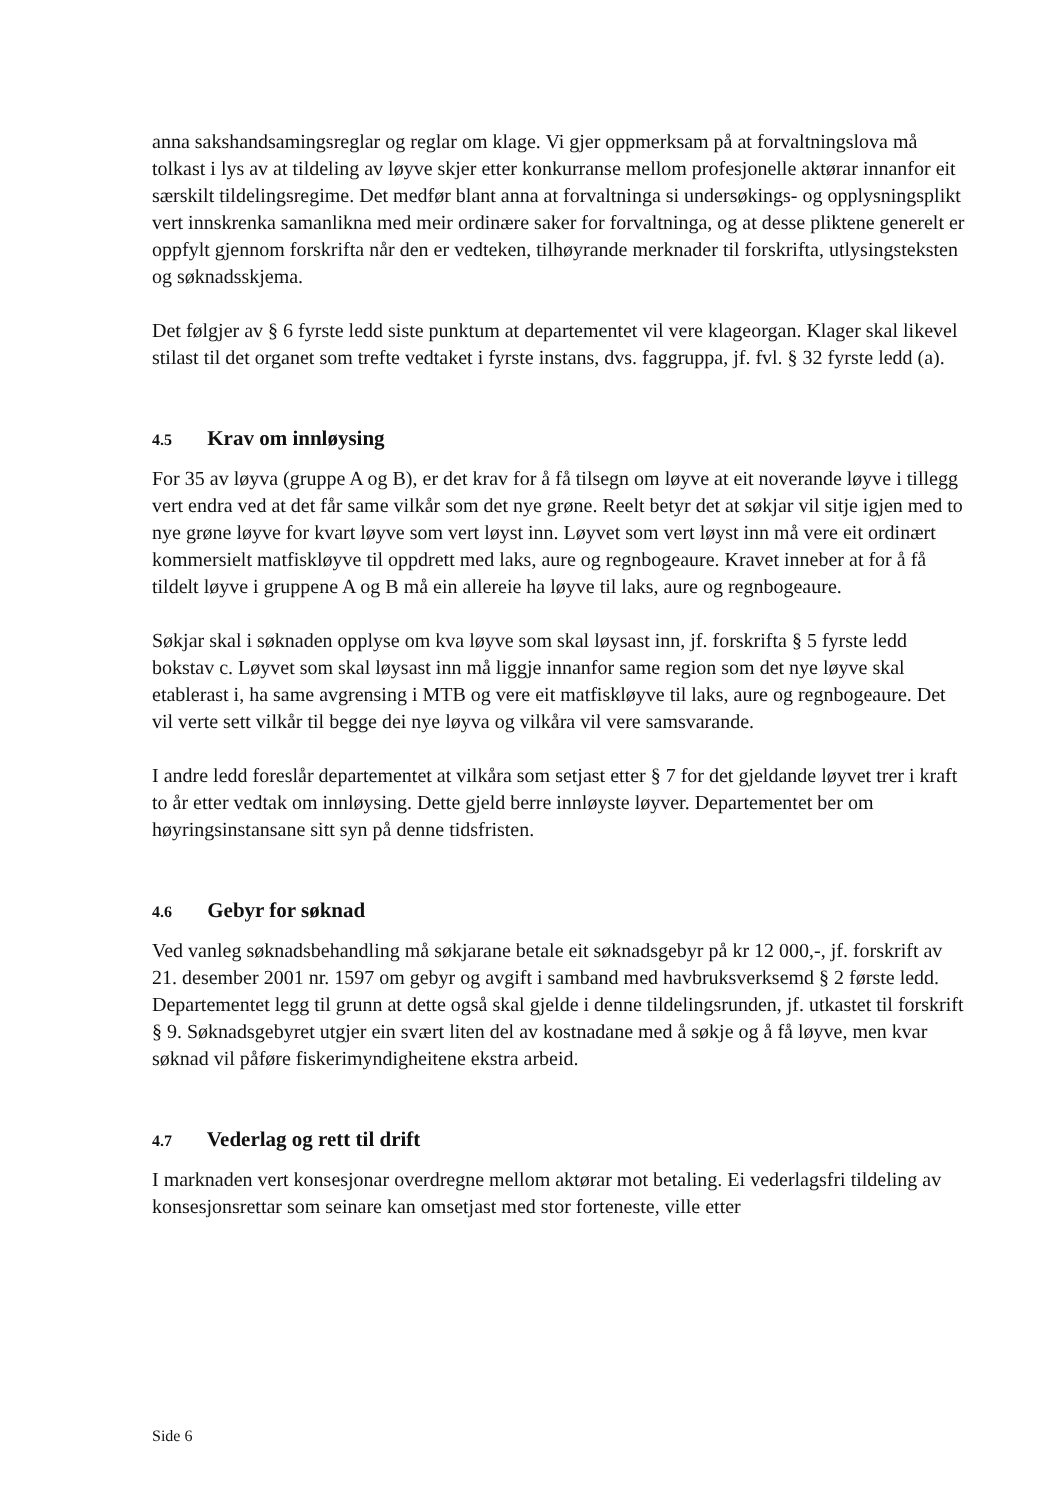anna sakshandsamingsreglar og reglar om klage. Vi gjer oppmerksam på at forvaltningslova må tolkast i lys av at tildeling av løyve skjer etter konkurranse mellom profesjonelle aktørar innanfor eit særskilt tildelingsregime. Det medfør blant anna at forvaltninga si undersøkings- og opplysningsplikt vert innskrenka samanlikna med meir ordinære saker for forvaltninga, og at desse pliktene generelt er oppfylt gjennom forskrifta når den er vedteken, tilhøyrande merknader til forskrifta, utlysingsteksten og søknadsskjema.
Det følgjer av § 6 fyrste ledd siste punktum at departementet vil vere klageorgan. Klager skal likevel stilast til det organet som trefte vedtaket i fyrste instans, dvs. faggruppa, jf. fvl. § 32 fyrste ledd (a).
4.5 Krav om innløysing
For 35 av løyva (gruppe A og B), er det krav for å få tilsegn om løyve at eit noverande løyve i tillegg vert endra ved at det får same vilkår som det nye grøne. Reelt betyr det at søkjar vil sitje igjen med to nye grøne løyve for kvart løyve som vert løyst inn. Løyvet som vert løyst inn må vere eit ordinært kommersielt matfiskløyve til oppdrett med laks, aure og regnbogeaure. Kravet inneber at for å få tildelt løyve i gruppene A og B må ein allereie ha løyve til laks, aure og regnbogeaure.
Søkjar skal i søknaden opplyse om kva løyve som skal løysast inn, jf. forskrifta § 5 fyrste ledd bokstav c. Løyvet som skal løysast inn må liggje innanfor same region som det nye løyve skal etablerast i, ha same avgrensing i MTB og vere eit matfiskløyve til laks, aure og regnbogeaure. Det vil verte sett vilkår til begge dei nye løyva og vilkåra vil vere samsvarande.
I andre ledd foreslår departementet at vilkåra som setjast etter § 7 for det gjeldande løyvet trer i kraft to år etter vedtak om innløysing. Dette gjeld berre innløyste løyver. Departementet ber om høyringsinstansane sitt syn på denne tidsfristen.
4.6 Gebyr for søknad
Ved vanleg søknadsbehandling må søkjarane betale eit søknadsgebyr på kr 12 000,-, jf. forskrift av 21. desember 2001 nr. 1597 om gebyr og avgift i samband med havbruksverksemd § 2 første ledd. Departementet legg til grunn at dette også skal gjelde i denne tildelingsrunden, jf. utkastet til forskrift § 9. Søknadsgebyret utgjer ein svært liten del av kostnadane med å søkje og å få løyve, men kvar søknad vil påføre fiskerimyndigheitene ekstra arbeid.
4.7 Vederlag og rett til drift
I marknaden vert konsesjonar overdregne mellom aktørar mot betaling. Ei vederlagsfri tildeling av konsesjonsrettar som seinare kan omsetjast med stor forteneste, ville etter
Side 6